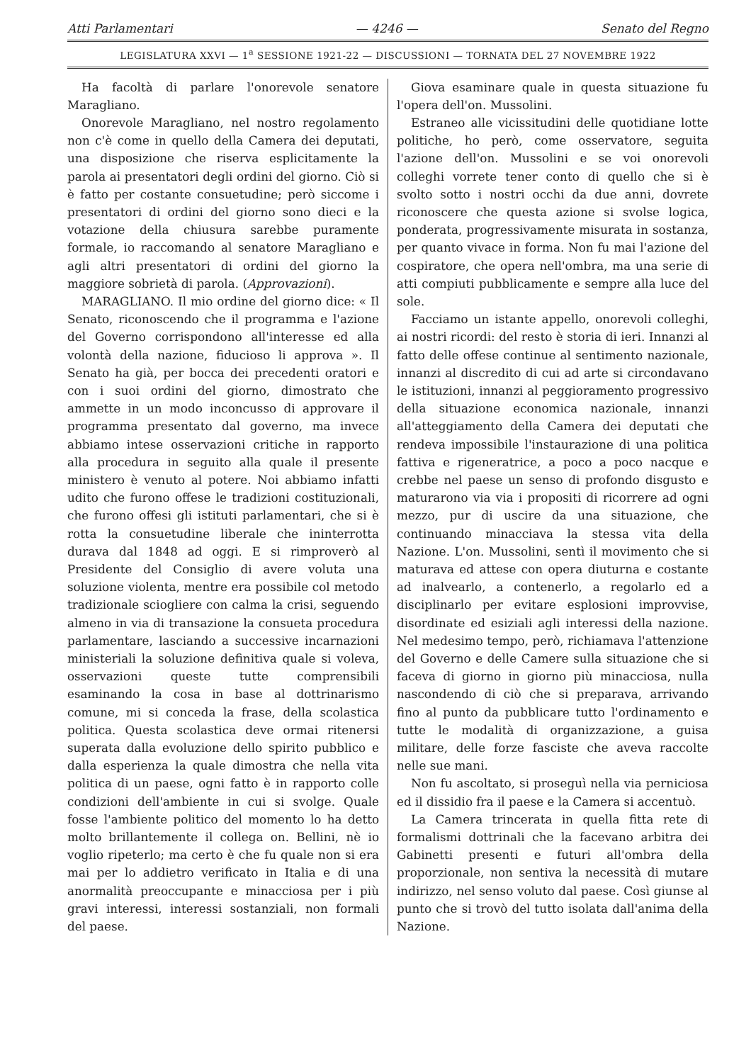Atti Parlamentari — 4246 — Senato del Regno
LEGISLATURA XXVI — 1<sup>a</sup> SESSIONE 1921-22 — DISCUSSIONI — TORNATA DEL 27 NOVEMBRE 1922
Ha facoltà di parlare l'onorevole senatore Maragliano.
Onorevole Maragliano, nel nostro regolamento non c'è come in quello della Camera dei deputati, una disposizione che riserva esplicitamente la parola ai presentatori degli ordini del giorno. Ciò si è fatto per costante consuetudine; però siccome i presentatori di ordini del giorno sono dieci e la votazione della chiusura sarebbe puramente formale, io raccomando al senatore Maragliano e agli altri presentatori di ordini del giorno la maggiore sobrietà di parola. (Approvazioni).
MARAGLIANO. Il mio ordine del giorno dice: « Il Senato, riconoscendo che il programma e l'azione del Governo corrispondono all'interesse ed alla volontà della nazione, fiducioso li approva ». Il Senato ha già, per bocca dei precedenti oratori e con i suoi ordini del giorno, dimostrato che ammette in un modo inconcusso di approvare il programma presentato dal governo, ma invece abbiamo intese osservazioni critiche in rapporto alla procedura in seguito alla quale il presente ministero è venuto al potere. Noi abbiamo infatti udito che furono offese le tradizioni costituzionali, che furono offesi gli istituti parlamentari, che si è rotta la consuetudine liberale che ininterrotta durava dal 1848 ad oggi. E si rimproverò al Presidente del Consiglio di avere voluta una soluzione violenta, mentre era possibile col metodo tradizionale sciogliere con calma la crisi, seguendo almeno in via di transazione la consueta procedura parlamentare, lasciando a successive incarnazioni ministeriali la soluzione definitiva quale si voleva, osservazioni queste tutte comprensibili esaminando la cosa in base al dottrinarismo comune, mi si conceda la frase, della scolastica politica. Questa scolastica deve ormai ritenersi superata dalla evoluzione dello spirito pubblico e dalla esperienza la quale dimostra che nella vita politica di un paese, ogni fatto è in rapporto colle condizioni dell'ambiente in cui si svolge. Quale fosse l'ambiente politico del momento lo ha detto molto brillantemente il collega on. Bellini, nè io voglio ripeterlo; ma certo è che fu quale non si era mai per lo addietro verificato in Italia e di una anormalità preoccupante e minacciosa per i più gravi interessi, interessi sostanziali, non formali del paese.
Giova esaminare quale in questa situazione fu l'opera dell'on. Mussolini.
Estraneo alle vicissitudini delle quotidiane lotte politiche, ho però, come osservatore, seguita l'azione dell'on. Mussolini e se voi onorevoli colleghi vorrete tener conto di quello che si è svolto sotto i nostri occhi da due anni, dovrete riconoscere che questa azione si svolse logica, ponderata, progressivamente misurata in sostanza, per quanto vivace in forma. Non fu mai l'azione del cospiratore, che opera nell'ombra, ma una serie di atti compiuti pubblicamente e sempre alla luce del sole.
Facciamo un istante appello, onorevoli colleghi, ai nostri ricordi: del resto è storia di ieri. Innanzi al fatto delle offese continue al sentimento nazionale, innanzi al discredito di cui ad arte si circondavano le istituzioni, innanzi al peggioramento progressivo della situazione economica nazionale, innanzi all'atteggiamento della Camera dei deputati che rendeva impossibile l'instaurazione di una politica fattiva e rigeneratrice, a poco a poco nacque e crebbe nel paese un senso di profondo disgusto e maturarono via via i propositi di ricorrere ad ogni mezzo, pur di uscire da una situazione, che continuando minacciava la stessa vita della Nazione. L'on. Mussolini, sentì il movimento che si maturava ed attese con opera diuturna e costante ad inalvearlo, a contenerlo, a regolarlo ed a disciplinarlo per evitare esplosioni improvvise, disordinate ed esiziali agli interessi della nazione. Nel medesimo tempo, però, richiamava l'attenzione del Governo e delle Camere sulla situazione che si faceva di giorno in giorno più minacciosa, nulla nascondendo di ciò che si preparava, arrivando fino al punto da pubblicare tutto l'ordinamento e tutte le modalità di organizzazione, a guisa militare, delle forze fasciste che aveva raccolte nelle sue mani.
Non fu ascoltato, si proseguì nella via perniciosa ed il dissidio fra il paese e la Camera si accentuò.
La Camera trincerata in quella fitta rete di formalismi dottrinali che la facevano arbitra dei Gabinetti presenti e futuri all'ombra della proporzionale, non sentiva la necessità di mutare indirizzo, nel senso voluto dal paese. Così giunse al punto che si trovò del tutto isolata dall'anima della Nazione.